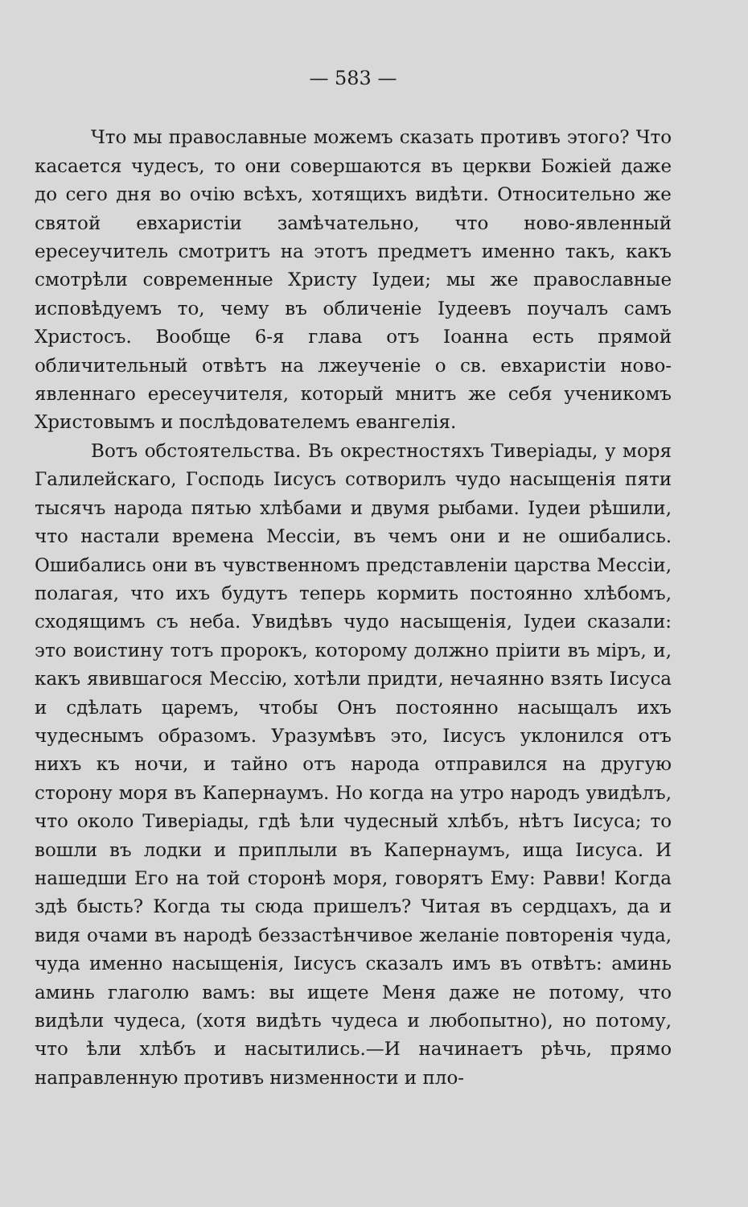— 583 —
Что мы православные можемъ сказать противъ этого? Что касается чудесъ, то они совершаются въ церкви Божіей даже до сего дня во очію всѣхъ, хотящихъ видѣти. Относительно же святой евхаристіи замѣчательно, что ново-явленный ересеучитель смотритъ на этотъ предметъ именно такъ, какъ смотрѣли современные Христу Іудеи; мы же православные исповѣдуемъ то, чему въ обличеніе Іудеевъ поучалъ самъ Христосъ. Вообще 6-я глава отъ Іоанна есть прямой обличительный отвѣтъ на лжеученіе о св. евхаристіи ново-явленнаго ересеучителя, который мнитъ же себя ученикомъ Христовымъ и послѣдователемъ евангелія.
Вотъ обстоятельства. Въ окрестностяхъ Тиверіады, у моря Галилейскаго, Господь Іисусъ сотворилъ чудо насыщенія пяти тысячъ народа пятью хлѣбами и двумя рыбами. Іудеи рѣшили, что настали времена Мессіи, въ чемъ они и не ошибались. Ошибались они въ чувственномъ представленіи царства Мессіи, полагая, что ихъ будутъ теперь кормить постоянно хлѣбомъ, сходящимъ съ неба. Увидѣвъ чудо насыщенія, Іудеи сказали: это воистину тотъ пророкъ, которому должно пріити въ міръ, и, какъ явившагося Мессію, хотѣли придти, нечаянно взять Іисуса и сдѣлать царемъ, чтобы Онъ постоянно насыщалъ ихъ чудеснымъ образомъ. Уразумѣвъ это, Іисусъ уклонился отъ нихъ къ ночи, и тайно отъ народа отправился на другую сторону моря въ Капернаумъ. Но когда на утро народъ увидѣлъ, что около Тиверіады, гдѣ ѣли чудесный хлѣбъ, нѣтъ Іисуса; то вошли въ лодки и приплыли въ Капернаумъ, ища Іисуса. И нашедши Его на той сторонѣ моря, говорятъ Ему: Равви! Когда здѣ бысть? Когда ты сюда пришелъ? Читая въ сердцахъ, да и видя очами въ народѣ беззастѣнчивое желаніе повторенія чуда, чуда именно насыщенія, Іисусъ сказалъ имъ въ отвѣтъ: аминь аминь глаголю вамъ: вы ищете Меня даже не потому, что видѣли чудеса, (хотя видѣть чудеса и любопытно), но потому, что ѣли хлѣбъ и насытились.—И начинаетъ рѣчь, прямо направленную противъ низменности и пло-